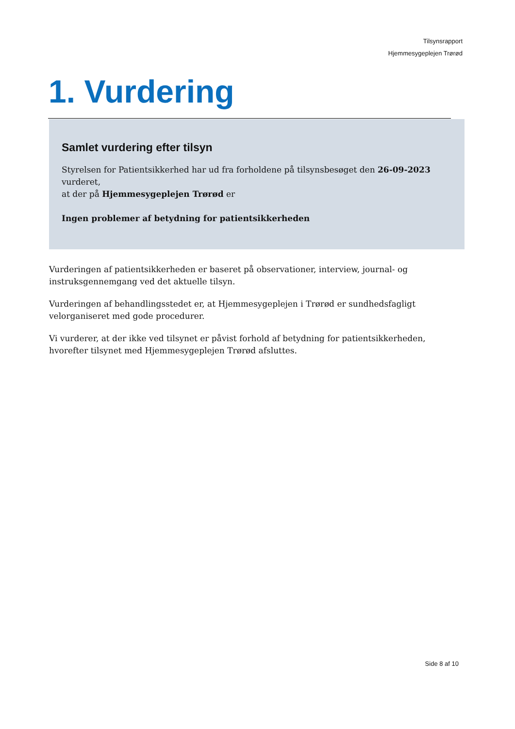Tilsynsrapport
Hjemmesygeplejen Trørød
1. Vurdering
Samlet vurdering efter tilsyn
Styrelsen for Patientsikkerhed har ud fra forholdene på tilsynsbesøget den 26-09-2023
vurderet,
at der på Hjemmesygeplejen Trørød er
Ingen problemer af betydning for patientsikkerheden
Vurderingen af patientsikkerheden er baseret på observationer, interview, journal- og instruksgennemgang ved det aktuelle tilsyn.
Vurderingen af behandlingsstedet er, at Hjemmesygeplejen i Trørød er sundhedsfagligt velorganiseret med gode procedurer.
Vi vurderer, at der ikke ved tilsynet er påvist forhold af betydning for patientsikkerheden, hvorefter tilsynet med Hjemmesygeplejen Trørød afsluttes.
Side 8 af 10